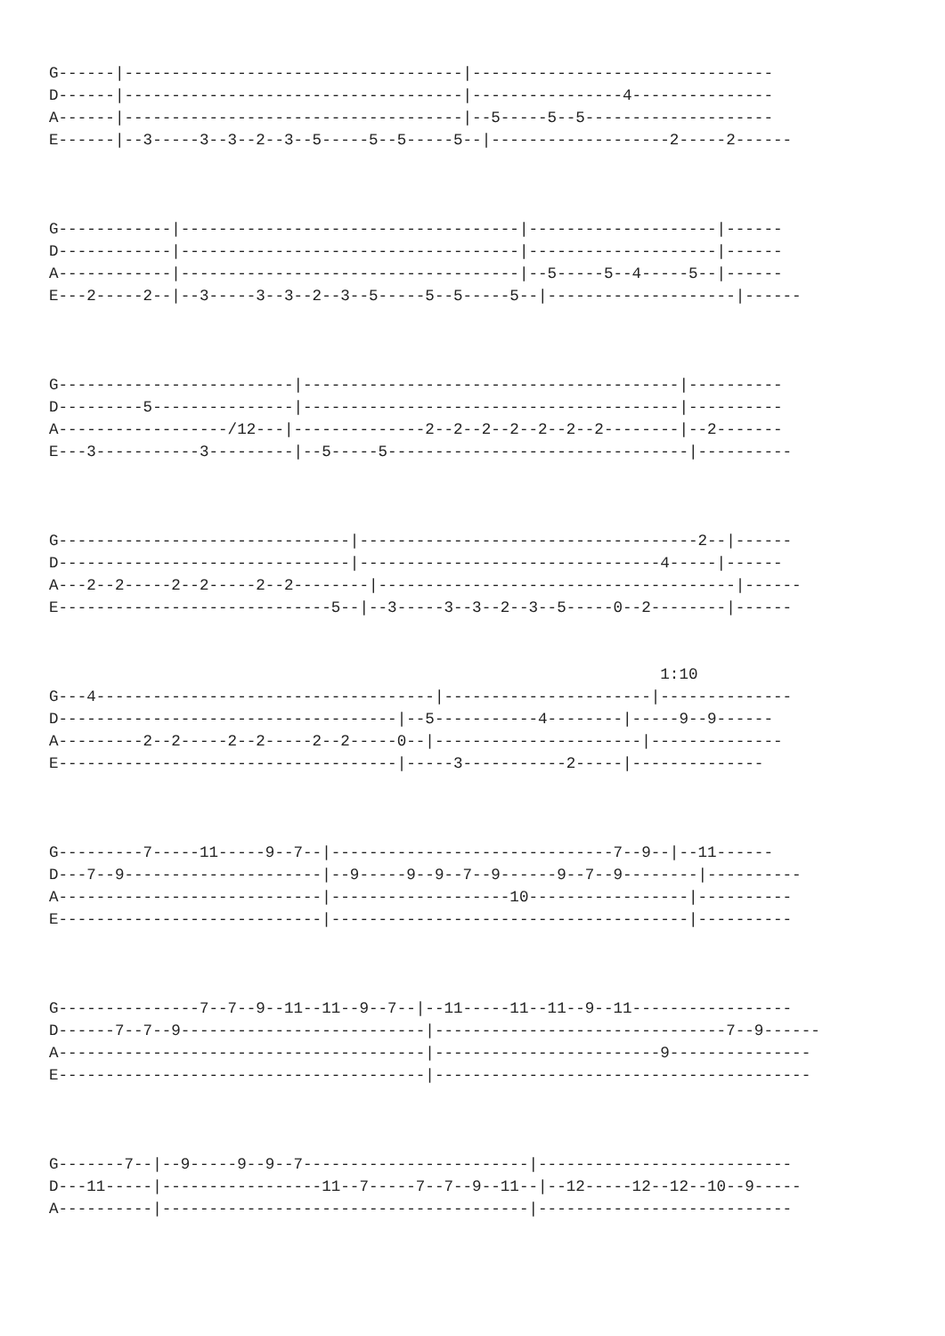G------|------------------------------------|--------------------------------
D------|------------------------------------|----------------4---------------
A------|------------------------------------|--5-----5--5--------------------
E------|--3-----3--3--2--3--5-----5--5-----5--|-------------------2-----2------



G------------|------------------------------------|--------------------|------
D------------|------------------------------------|--------------------|------
A------------|------------------------------------|--5-----5--4-----5--|------
E---2-----2--|--3-----3--3--2--3--5-----5--5-----5--|--------------------|------



G-------------------------|----------------------------------------|----------
D---------5---------------|----------------------------------------|----------
A------------------/12---|--------------2--2--2--2--2--2--2--------|--2-------
E---3-----------3---------|--5-----5--------------------------------|----------



G-------------------------------|------------------------------------2--|------
D-------------------------------|--------------------------------4-----|------
A---2--2-----2--2-----2--2--------|--------------------------------------|------
E-----------------------------5--|--3-----3--3--2--3--5-----0--2--------|------


                                                                 1:10
G---4------------------------------------|----------------------|--------------
D------------------------------------|--5-----------4--------|-----9--9------
A---------2--2-----2--2-----2--2-----0--|----------------------|--------------
E------------------------------------|-----3-----------2-----|--------------



G---------7-----11-----9--7--|------------------------------7--9--|--11------
D---7--9---------------------|--9-----9--9--7--9------9--7--9--------|----------
A----------------------------|-------------------10-----------------|----------
E----------------------------|--------------------------------------|----------



G---------------7--7--9--11--11--9--7--|--11-----11--11--9--11-----------------
D------7--7--9--------------------------|-------------------------------7--9------
A---------------------------------------|------------------------9---------------
E---------------------------------------|----------------------------------------



G-------7--|--9-----9--9--7------------------------|---------------------------
D---11-----|-----------------11--7-----7--7--9--11--|--12-----12--12--10--9-----
A----------|---------------------------------------|---------------------------